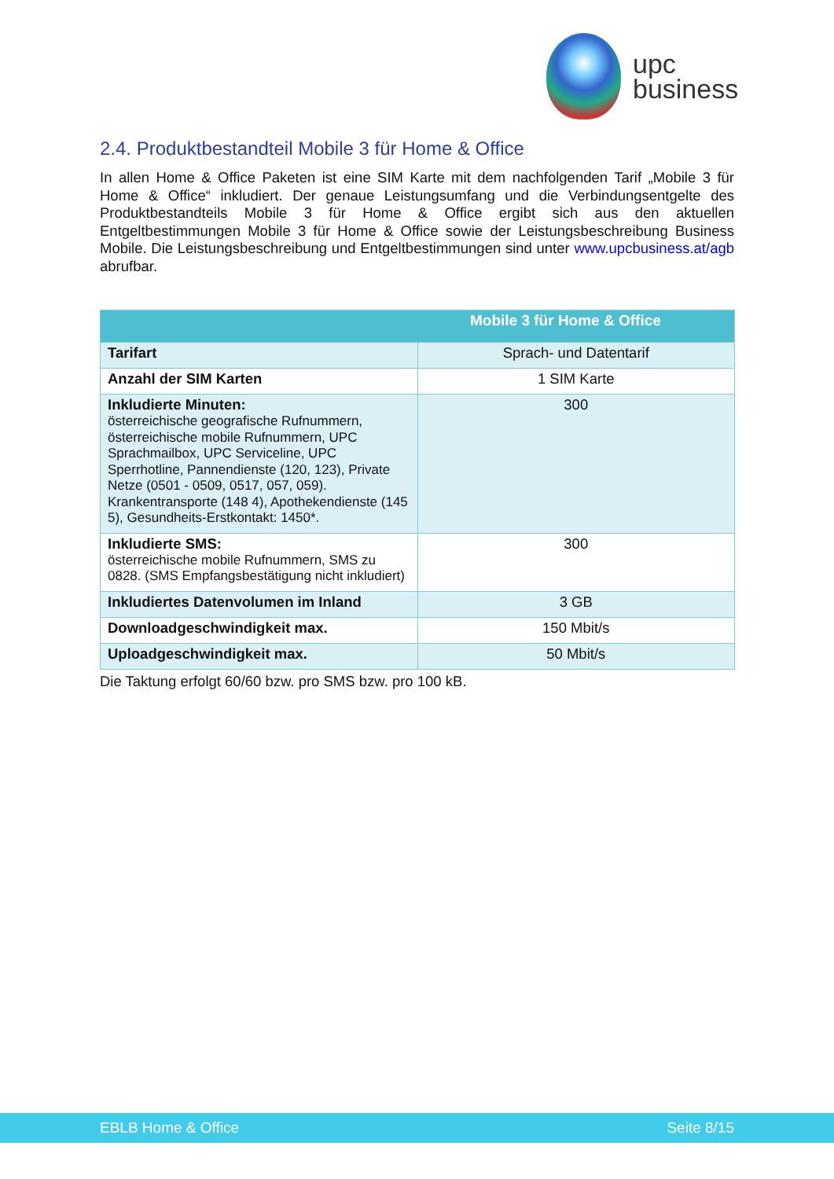upc
business
2.4. Produktbestandteil Mobile 3 für Home & Office
In allen Home & Office Paketen ist eine SIM Karte mit dem nachfolgenden Tarif „Mobile 3 für Home & Office“ inkludiert. Der genaue Leistungsumfang und die Verbindungsentgelte des Produktbestandteils Mobile 3 für Home & Office ergibt sich aus den aktuellen Entgeltbestimmungen Mobile 3 für Home & Office sowie der Leistungsbeschreibung Business Mobile. Die Leistungsbeschreibung und Entgeltbestimmungen sind unter www.upcbusiness.at/agb abrufbar.
| Mobile 3 für Home & Office | |
| --- | --- |
| Tarifart | Sprach- und Datentarif |
| Anzahl der SIM Karten | 1 SIM Karte |
| Inkludierte Minuten: österreichische geografische Rufnummern, österreichische mobile Rufnummern, UPC Sprachmailbox, UPC Serviceline, UPC Sperrhotline, Pannendienste (120, 123), Private Netze (0501 - 0509, 0517, 057, 059). Krankentransporte (148 4), Apothekendienste (145 5), Gesundheits-Erstkontakt: 1450*. | 300 |
| Inkludierte SMS: österreichische mobile Rufnummern, SMS zu 0828. (SMS Empfangsbestätigung nicht inkludiert) | 300 |
| Inkludiertes Datenvolumen im Inland | 3 GB |
| Downloadgeschwindigkeit max. | 150 Mbit/s |
| Uploadgeschwindigkeit max. | 50 Mbit/s |
Die Taktung erfolgt 60/60 bzw. pro SMS bzw. pro 100 kB.
EBLB Home & Office Seite 8/15